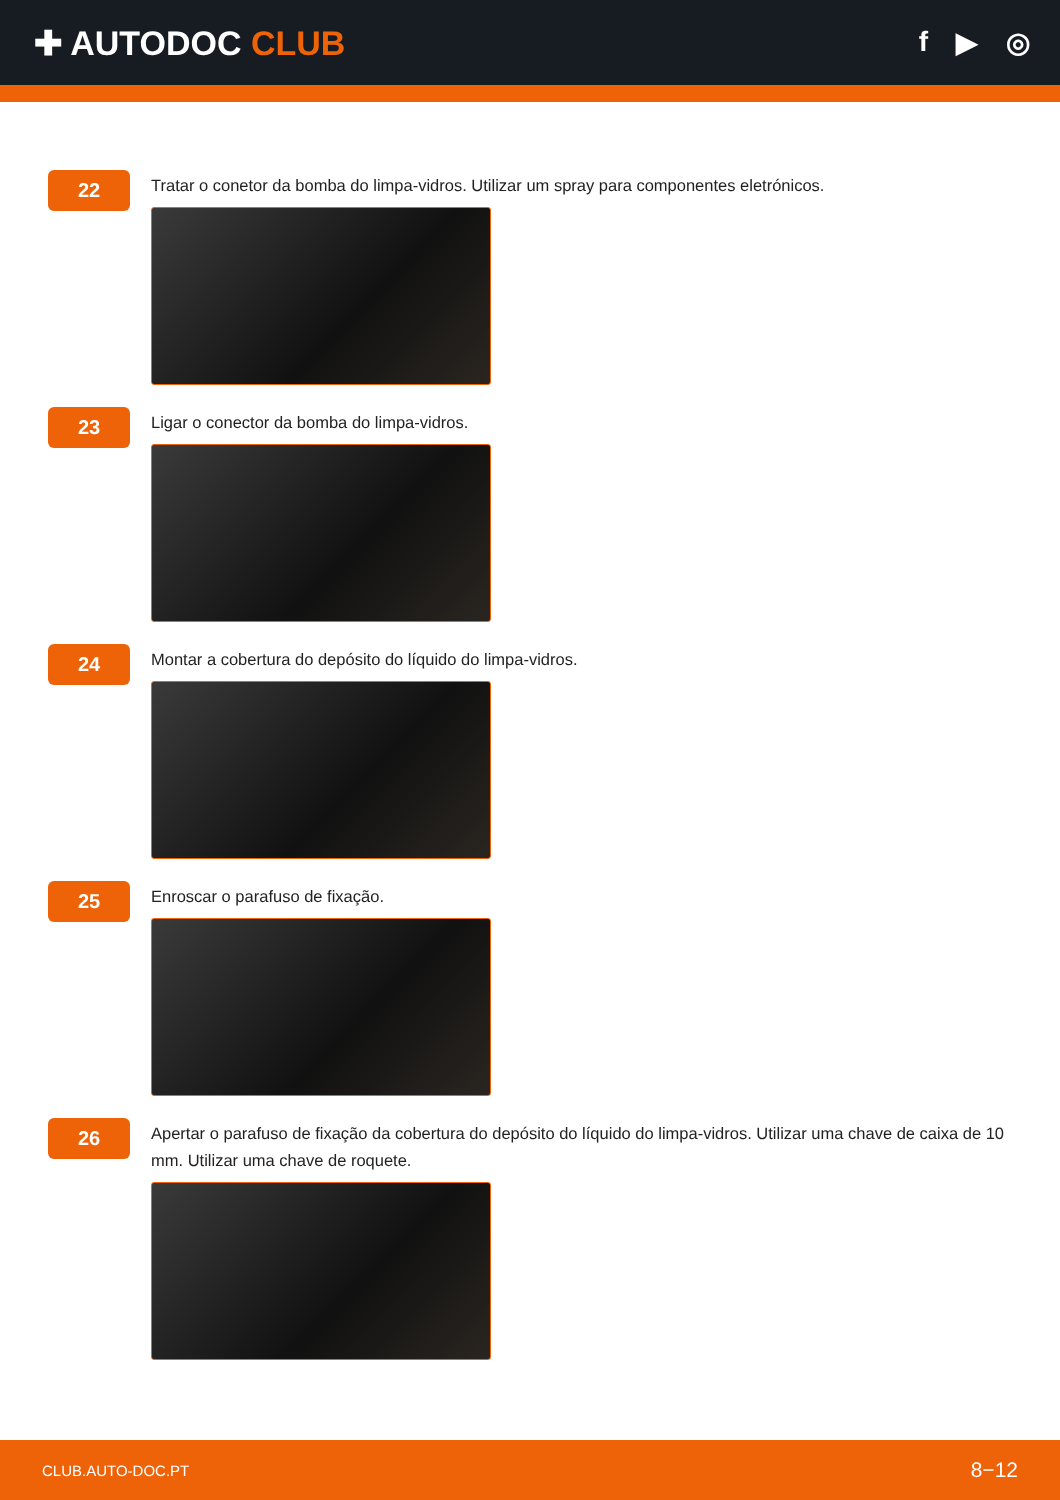✚ AUTODOC CLUB
f ▶ ◎
22
Tratar o conetor da bomba do limpa-vidros. Utilizar um spray para componentes eletrónicos.
23
Ligar o conector da bomba do limpa-vidros.
24
Montar a cobertura do depósito do líquido do limpa-vidros.
25
Enroscar o parafuso de fixação.
26
Apertar o parafuso de fixação da cobertura do depósito do líquido do limpa-vidros. Utilizar uma chave de caixa de 10 mm. Utilizar uma chave de roquete.
CLUB.AUTO-DOC.PT 8−12